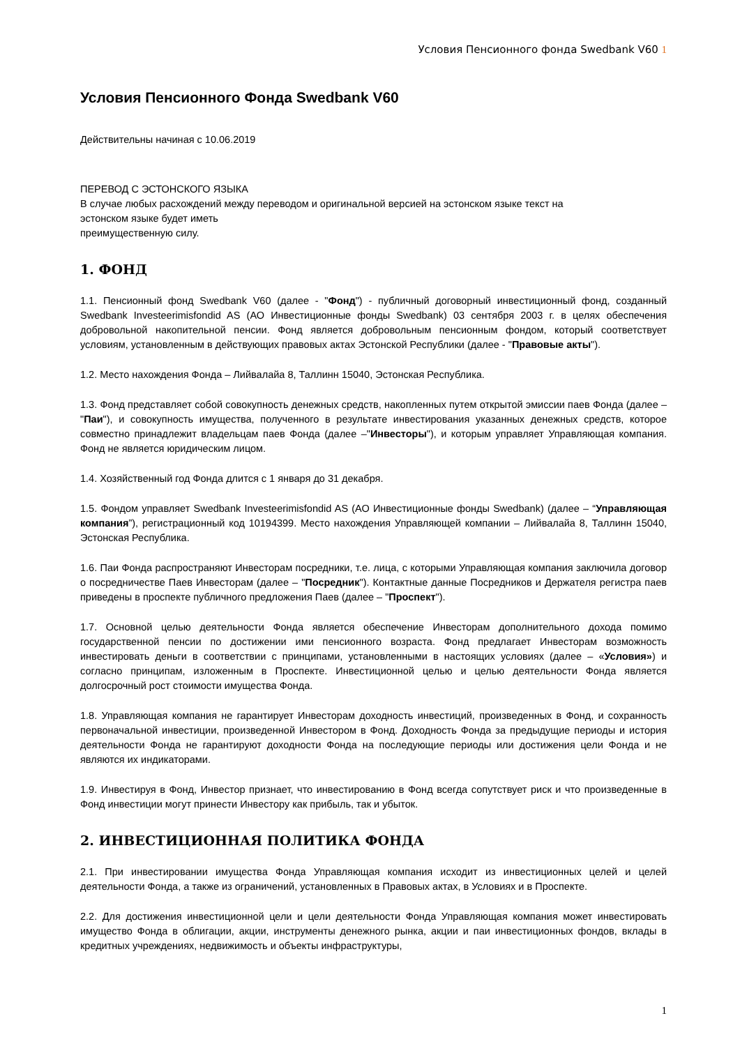Условия Пенсионного фонда Swedbank V60 1
Условия Пенсионного Фонда Swedbank V60
Действительны начиная с 10.06.2019
ПЕРЕВОД С ЭСТОНСКОГО ЯЗЫКА
В случае любых расхождений между переводом и оригинальной версией на эстонском языке текст на
эстонском языке будет иметь
преимущественную силу.
1. ФОНД
1.1. Пенсионный фонд Swedbank V60 (далее - "Фонд") - публичный договорный инвестиционный фонд, созданный Swedbank Investeerimisfondid AS (АО Инвестиционные фонды Swedbank) 03 сентября 2003 г. в целях обеспечения добровольной накопительной пенсии. Фонд является добровольным пенсионным фондом, который соответствует условиям, установленным в действующих правовых актах Эстонской Республики (далее - "Правовые акты").
1.2. Место нахождения Фонда – Лийвалайа 8, Таллинн 15040, Эстонская Республика.
1.3. Фонд представляет собой совокупность денежных средств, накопленных путем открытой эмиссии паев Фонда (далее – "Паи"), и совокупность имущества, полученного в результате инвестирования указанных денежных средств, которое совместно принадлежит владельцам паев Фонда (далее –"Инвесторы"), и которым управляет Управляющая компания. Фонд не является юридическим лицом.
1.4. Хозяйственный год Фонда длится с 1 января до 31 декабря.
1.5. Фондом управляет Swedbank Investeerimisfondid AS (АО Инвестиционные фонды Swedbank) (далее – “Управляющая компания”), регистрационный код 10194399. Место нахождения Управляющей компании – Лийвалайа 8, Таллинн 15040, Эстонская Республика.
1.6. Паи Фонда распространяют Инвесторам посредники, т.е. лица, с которыми Управляющая компания заключила договор о посредничестве Паев Инвесторам (далее – "Посредник"). Контактные данные Посредников и Держателя регистра паев приведены в проспекте публичного предложения Паев (далее – "Проспект").
1.7. Основной целью деятельности Фонда является обеспечение Инвесторам дополнительного дохода помимо государственной пенсии по достижении ими пенсионного возраста. Фонд предлагает Инвесторам возможность инвестировать деньги в соответствии с принципами, установленными в настоящих условиях (далее – «Условия») и согласно принципам, изложенным в Проспекте. Инвестиционной целью и целью деятельности Фонда является долгосрочный рост стоимости имущества Фонда.
1.8. Управляющая компания не гарантирует Инвесторам доходность инвестиций, произведенных в Фонд, и сохранность первоначальной инвестиции, произведенной Инвестором в Фонд. Доходность Фонда за предыдущие периоды и история деятельности Фонда не гарантируют доходности Фонда на последующие периоды или достижения цели Фонда и не являются их индикаторами.
1.9. Инвестируя в Фонд, Инвестор признает, что инвестированию в Фонд всегда сопутствует риск и что произведенные в Фонд инвестиции могут принести Инвестору как прибыль, так и убыток.
2. ИНВЕСТИЦИОННАЯ ПОЛИТИКА ФОНДА
2.1. При инвестировании имущества Фонда Управляющая компания исходит из инвестиционных целей и целей деятельности Фонда, а также из ограничений, установленных в Правовых актах, в Условиях и в Проспекте.
2.2. Для достижения инвестиционной цели и цели деятельности Фонда Управляющая компания может инвестировать имущество Фонда в облигации, акции, инструменты денежного рынка, акции и паи инвестиционных фондов, вклады в кредитных учреждениях, недвижимость и объекты инфраструктуры,
1